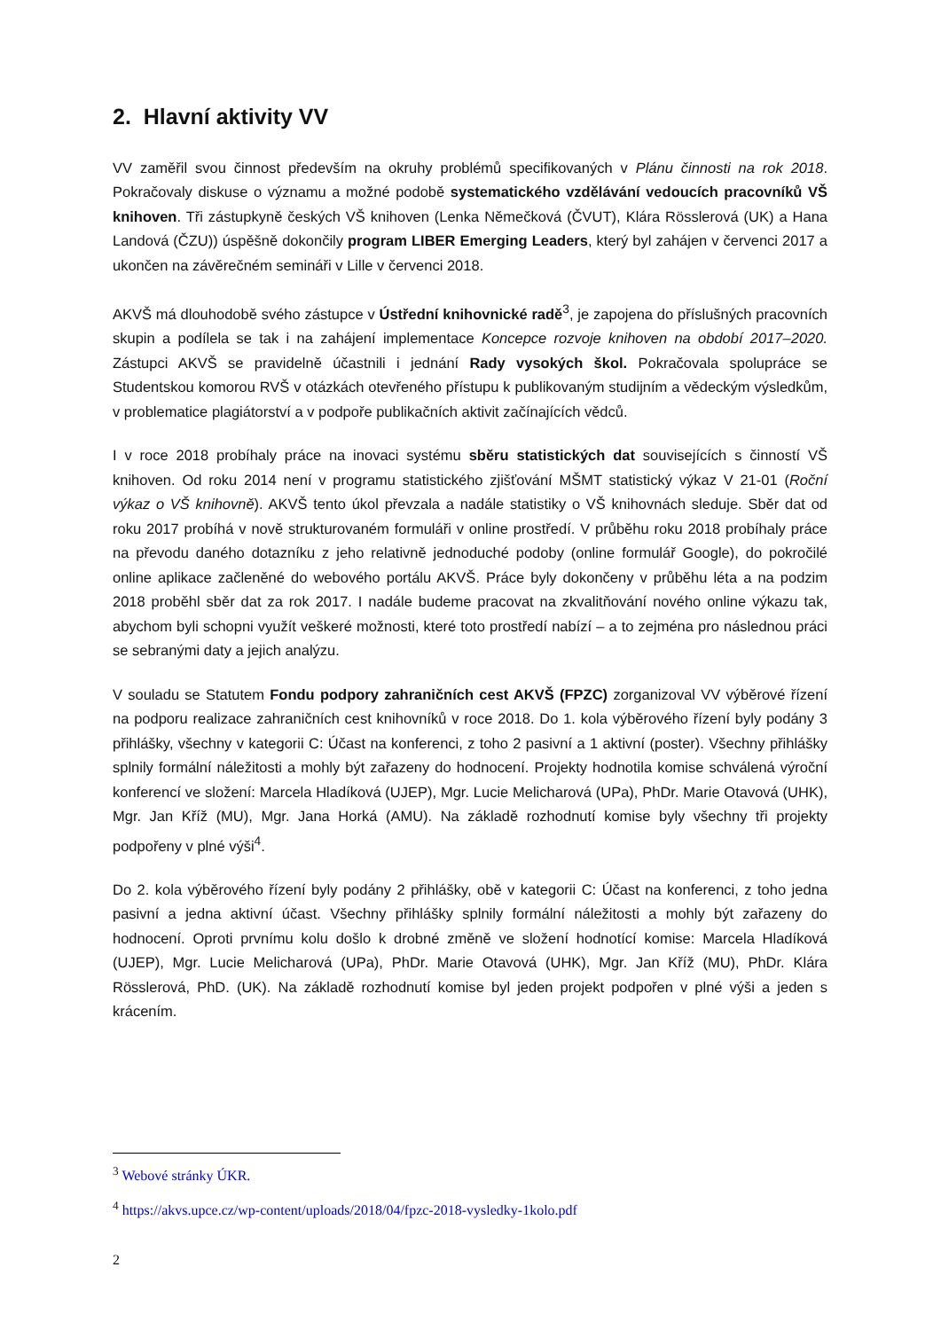2. Hlavní aktivity VV
VV zaměřil svou činnost především na okruhy problémů specifikovaných v Plánu činnosti na rok 2018. Pokračovaly diskuse o významu a možné podobě systematického vzdělávání vedoucích pracovníků VŠ knihoven. Tři zástupkyně českých VŠ knihoven (Lenka Němečková (ČVUT), Klára Rösslerová (UK) a Hana Landová (ČZU)) úspěšně dokončily program LIBER Emerging Leaders, který byl zahájen v červenci 2017 a ukončen na závěrečném semináři v Lille v červenci 2018.
AKVŠ má dlouhodobě svého zástupce v Ústřední knihovnické radě<sup>3</sup>, je zapojena do příslušných pracovních skupin a podílela se tak i na zahájení implementace Koncepce rozvoje knihoven na období 2017–2020. Zástupci AKVŠ se pravidelně účastnili i jednání Rady vysokých škol. Pokračovala spolupráce se Studentskou komorou RVŠ v otázkách otevřeného přístupu k publikovaným studijním a vědeckým výsledkům, v problematice plagiátorství a v podpoře publikačních aktivit začínajících vědců.
I v roce 2018 probíhaly práce na inovaci systému sběru statistických dat souvisejících s činností VŠ knihoven. Od roku 2014 není v programu statistického zjišťování MŠMT statistický výkaz V 21-01 (Roční výkaz o VŠ knihovně). AKVŠ tento úkol převzala a nadále statistiky o VŠ knihovnách sleduje. Sběr dat od roku 2017 probíhá v nově strukturovaném formuláři v online prostředí. V průběhu roku 2018 probíhaly práce na převodu daného dotazníku z jeho relativně jednoduché podoby (online formulář Google), do pokročilé online aplikace začleněné do webového portálu AKVŠ. Práce byly dokončeny v průběhu léta a na podzim 2018 proběhl sběr dat za rok 2017. I nadále budeme pracovat na zkvalitňování nového online výkazu tak, abychom byli schopni využít veškeré možnosti, které toto prostředí nabízí – a to zejména pro následnou práci se sebranými daty a jejich analýzu.
V souladu se Statutem Fondu podpory zahraničních cest AKVŠ (FPZC) zorganizoval VV výběrové řízení na podporu realizace zahraničních cest knihovníků v roce 2018. Do 1. kola výběrového řízení byly podány 3 přihlášky, všechny v kategorii C: Účast na konferenci, z toho 2 pasivní a 1 aktivní (poster). Všechny přihlášky splnily formální náležitosti a mohly být zařazeny do hodnocení. Projekty hodnotila komise schválená výroční konferencí ve složení: Marcela Hladíková (UJEP), Mgr. Lucie Melicharová (UPa), PhDr. Marie Otavová (UHK), Mgr. Jan Kříž (MU), Mgr. Jana Horká (AMU). Na základě rozhodnutí komise byly všechny tři projekty podpořeny v plné výši<sup>4</sup>.
Do 2. kola výběrového řízení byly podány 2 přihlášky, obě v kategorii C: Účast na konferenci, z toho jedna pasivní a jedna aktivní účast. Všechny přihlášky splnily formální náležitosti a mohly být zařazeny do hodnocení. Oproti prvnímu kolu došlo k drobné změně ve složení hodnotící komise: Marcela Hladíková (UJEP), Mgr. Lucie Melicharová (UPa), PhDr. Marie Otavová (UHK), Mgr. Jan Kříž (MU), PhDr. Klára Rösslerová, PhD. (UK). Na základě rozhodnutí komise byl jeden projekt podpořen v plné výši a jeden s krácením.
<sup>3</sup> Webové stránky ÚKR.
<sup>4</sup> https://akvs.upce.cz/wp-content/uploads/2018/04/fpzc-2018-vysledky-1kolo.pdf
2